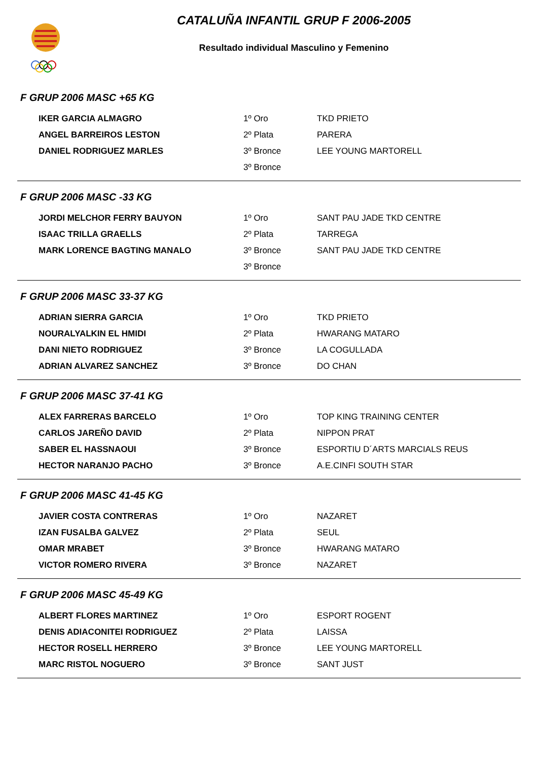CATALUÑA INFANTIL GRUP F 2006-2005
Resultado individual Masculino y Femenino
F GRUP 2006 MASC +65 KG
| IKER GARCIA ALMAGRO | 1º Oro | TKD PRIETO |
| ANGEL BARREIROS LESTON | 2º Plata | PARERA |
| DANIEL RODRIGUEZ MARLES | 3º Bronce | LEE YOUNG MARTORELL |
| | 3º Bronce | |
F GRUP 2006 MASC -33 KG
| JORDI MELCHOR FERRY BAUYON | 1º Oro | SANT PAU JADE TKD CENTRE |
| ISAAC TRILLA GRAELLS | 2º Plata | TARREGA |
| MARK LORENCE BAGTING MANALO | 3º Bronce | SANT PAU JADE TKD CENTRE |
| | 3º Bronce | |
F GRUP 2006 MASC 33-37 KG
| ADRIAN SIERRA GARCIA | 1º Oro | TKD PRIETO |
| NOURALYALKIN EL HMIDI | 2º Plata | HWARANG MATARO |
| DANI NIETO RODRIGUEZ | 3º Bronce | LA COGULLADA |
| ADRIAN ALVAREZ SANCHEZ | 3º Bronce | DO CHAN |
F GRUP 2006 MASC 37-41 KG
| ALEX FARRERAS BARCELO | 1º Oro | TOP KING TRAINING CENTER |
| CARLOS JAREÑO DAVID | 2º Plata | NIPPON PRAT |
| SABER EL HASSNAOUI | 3º Bronce | ESPORTIU D´ARTS MARCIALS REUS |
| HECTOR NARANJO PACHO | 3º Bronce | A.E.CINFI SOUTH STAR |
F GRUP 2006 MASC 41-45 KG
| JAVIER COSTA CONTRERAS | 1º Oro | NAZARET |
| IZAN FUSALBA GALVEZ | 2º Plata | SEUL |
| OMAR MRABET | 3º Bronce | HWARANG MATARO |
| VICTOR ROMERO RIVERA | 3º Bronce | NAZARET |
F GRUP 2006 MASC 45-49 KG
| ALBERT FLORES MARTINEZ | 1º Oro | ESPORT ROGENT |
| DENIS ADIACONITEI RODRIGUEZ | 2º Plata | LAISSA |
| HECTOR ROSELL HERRERO | 3º Bronce | LEE YOUNG MARTORELL |
| MARC RISTOL NOGUERO | 3º Bronce | SANT JUST |